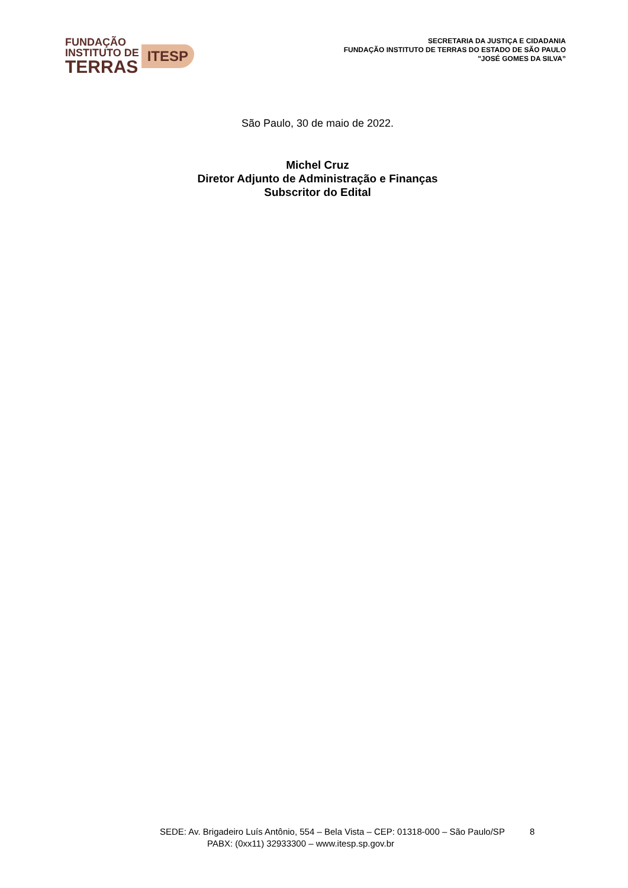FUNDAÇÃO
INSTITUTO DE
TERRAS
ITESP
SECRETARIA DA JUSTIÇA E CIDADANIA
FUNDAÇÃO INSTITUTO DE TERRAS DO ESTADO DE SÃO PAULO
"JOSÉ GOMES DA SILVA”
São Paulo, 30 de maio de 2022.
Michel Cruz
Diretor Adjunto de Administração e Finanças
Subscritor do Edital
SEDE: Av. Brigadeiro Luís Antônio, 554 – Bela Vista – CEP: 01318-000 – São Paulo/SP 8
PABX: (0xx11) 32933300 – www.itesp.sp.gov.br